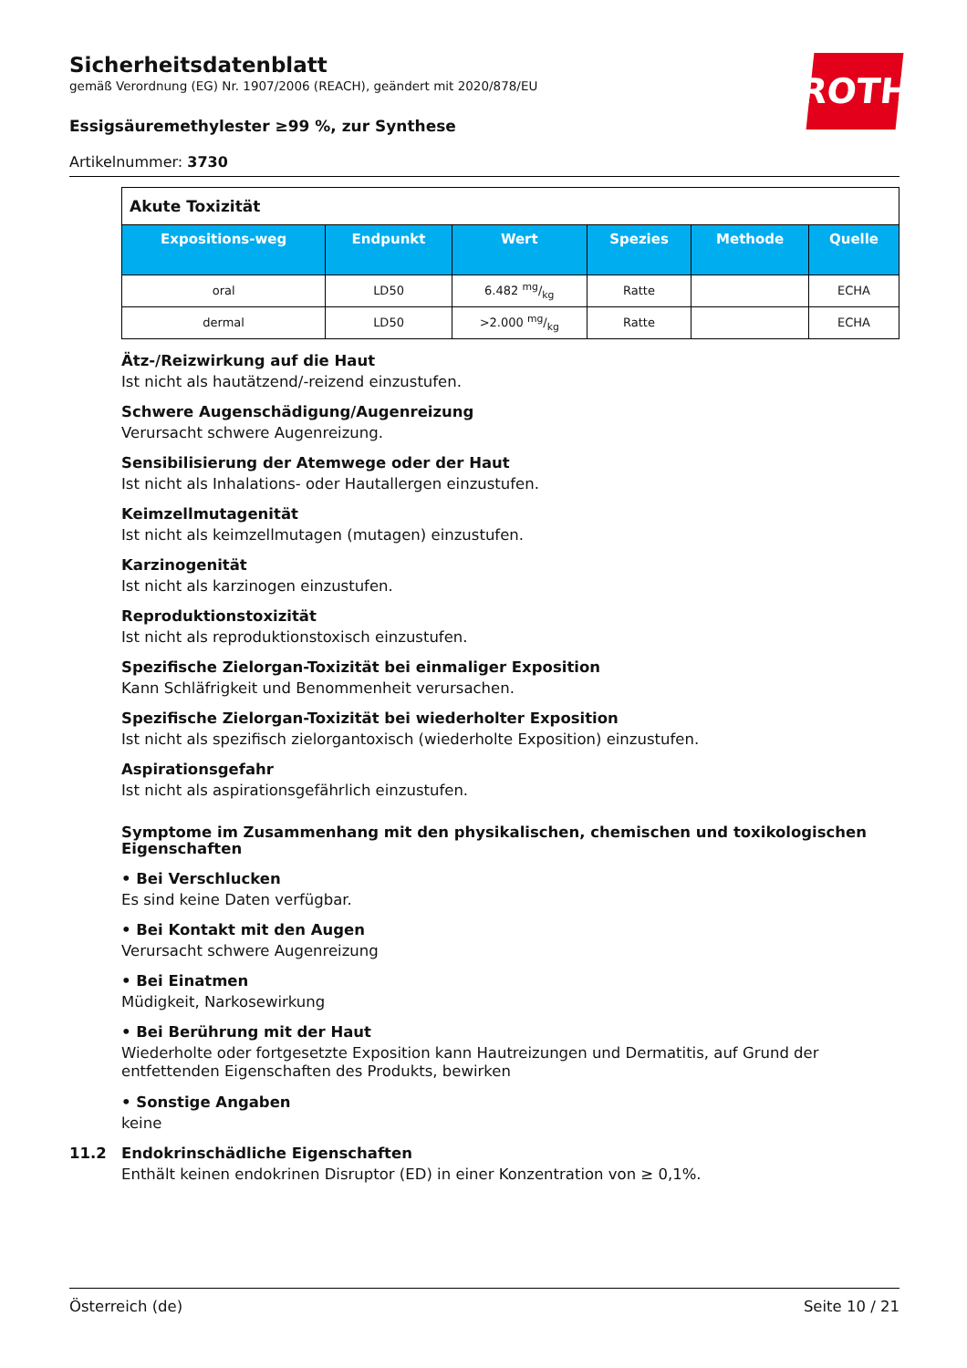Sicherheitsdatenblatt
gemäß Verordnung (EG) Nr. 1907/2006 (REACH), geändert mit 2020/878/EU
Essigsäuremethylester ≥99 %, zur Synthese
Artikelnummer: 3730
ROTH
| Akute Toxizität | | | | | |
| Expositions-weg | Endpunkt | Wert | Spezies | Methode | Quelle |
| oral | LD50 | 6.482 mg/kg | Ratte | | ECHA |
| dermal | LD50 | >2.000 mg/kg | Ratte | | ECHA |
Ätz-/Reizwirkung auf die Haut
Ist nicht als hautätzend/-reizend einzustufen.
Schwere Augenschädigung/Augenreizung
Verursacht schwere Augenreizung.
Sensibilisierung der Atemwege oder der Haut
Ist nicht als Inhalations- oder Hautallergen einzustufen.
Keimzellmutagenität
Ist nicht als keimzellmutagen (mutagen) einzustufen.
Karzinogenität
Ist nicht als karzinogen einzustufen.
Reproduktionstoxizität
Ist nicht als reproduktionstoxisch einzustufen.
Spezifische Zielorgan-Toxizität bei einmaliger Exposition
Kann Schläfrigkeit und Benommenheit verursachen.
Spezifische Zielorgan-Toxizität bei wiederholter Exposition
Ist nicht als spezifisch zielorgantoxisch (wiederholte Exposition) einzustufen.
Aspirationsgefahr
Ist nicht als aspirationsgefährlich einzustufen.
Symptome im Zusammenhang mit den physikalischen, chemischen und toxikologischen Eigenschaften
• Bei Verschlucken
Es sind keine Daten verfügbar.
• Bei Kontakt mit den Augen
Verursacht schwere Augenreizung
• Bei Einatmen
Müdigkeit, Narkosewirkung
• Bei Berührung mit der Haut
Wiederholte oder fortgesetzte Exposition kann Hautreizungen und Dermatitis, auf Grund der entfettenden Eigenschaften des Produkts, bewirken
• Sonstige Angaben
keine
11.2 Endokrinschädliche Eigenschaften
Enthält keinen endokrinen Disruptor (ED) in einer Konzentration von ≥ 0,1%.
Österreich (de) Seite 10 / 21